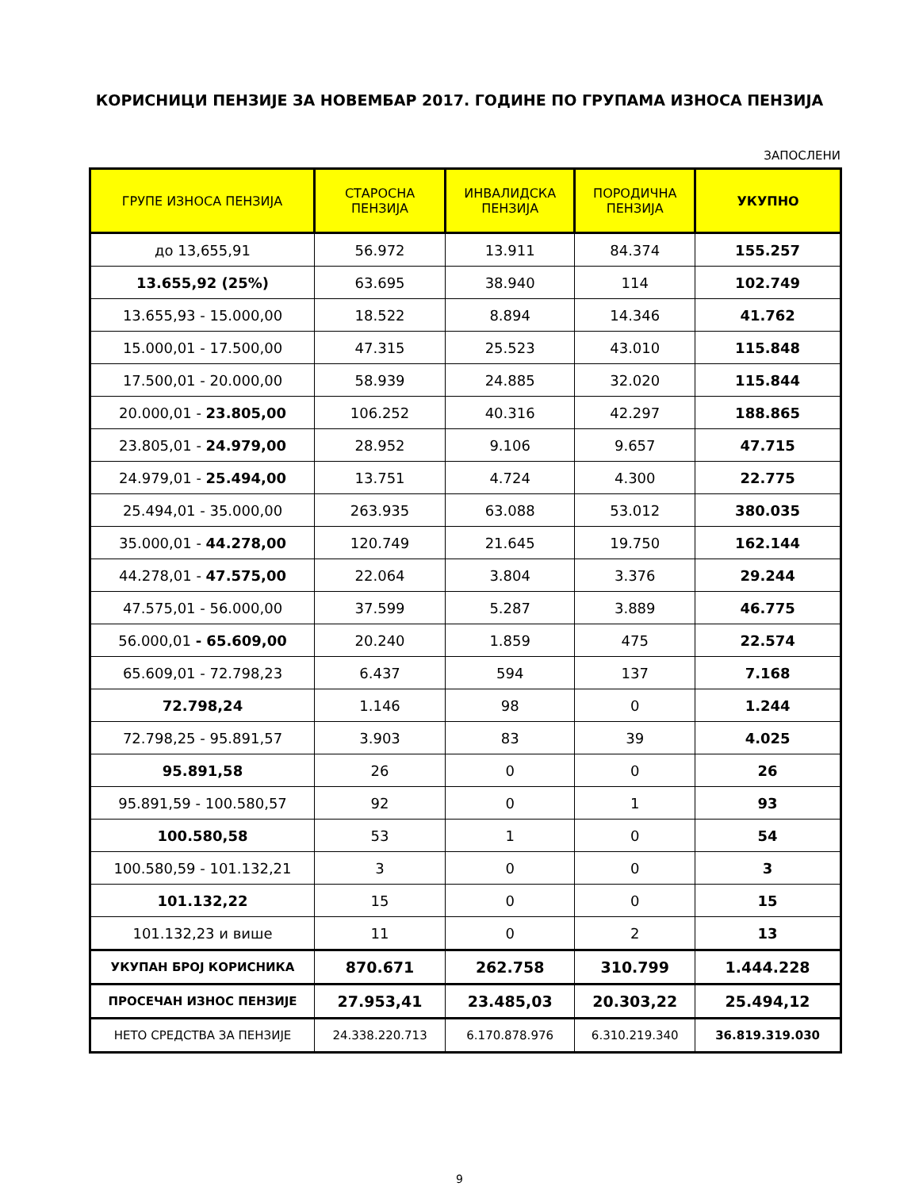КОРИСНИЦИ ПЕНЗИЈЕ ЗА НОВЕМБАР 2017. ГОДИНЕ ПО ГРУПАМА ИЗНОСА ПЕНЗИЈА
ЗАПОСЛЕНИ
| ГРУПЕ ИЗНОСА ПЕНЗИЈА | СТАРОСНА ПЕНЗИЈА | ИНВАЛИДСКА ПЕНЗИЈА | ПОРОДИЧНА ПЕНЗИЈА | УКУПНО |
| --- | --- | --- | --- | --- |
| до 13,655,91 | 56.972 | 13.911 | 84.374 | 155.257 |
| 13.655,92 (25%) | 63.695 | 38.940 | 114 | 102.749 |
| 13.655,93 - 15.000,00 | 18.522 | 8.894 | 14.346 | 41.762 |
| 15.000,01 - 17.500,00 | 47.315 | 25.523 | 43.010 | 115.848 |
| 17.500,01 - 20.000,00 | 58.939 | 24.885 | 32.020 | 115.844 |
| 20.000,01 - 23.805,00 | 106.252 | 40.316 | 42.297 | 188.865 |
| 23.805,01 - 24.979,00 | 28.952 | 9.106 | 9.657 | 47.715 |
| 24.979,01 - 25.494,00 | 13.751 | 4.724 | 4.300 | 22.775 |
| 25.494,01 - 35.000,00 | 263.935 | 63.088 | 53.012 | 380.035 |
| 35.000,01 - 44.278,00 | 120.749 | 21.645 | 19.750 | 162.144 |
| 44.278,01 - 47.575,00 | 22.064 | 3.804 | 3.376 | 29.244 |
| 47.575,01 - 56.000,00 | 37.599 | 5.287 | 3.889 | 46.775 |
| 56.000,01 - 65.609,00 | 20.240 | 1.859 | 475 | 22.574 |
| 65.609,01 - 72.798,23 | 6.437 | 594 | 137 | 7.168 |
| 72.798,24 | 1.146 | 98 | 0 | 1.244 |
| 72.798,25 - 95.891,57 | 3.903 | 83 | 39 | 4.025 |
| 95.891,58 | 26 | 0 | 0 | 26 |
| 95.891,59 - 100.580,57 | 92 | 0 | 1 | 93 |
| 100.580,58 | 53 | 1 | 0 | 54 |
| 100.580,59 - 101.132,21 | 3 | 0 | 0 | 3 |
| 101.132,22 | 15 | 0 | 0 | 15 |
| 101.132,23 и више | 11 | 0 | 2 | 13 |
| УКУПАН БРОЈ КОРИСНИКА | 870.671 | 262.758 | 310.799 | 1.444.228 |
| ПРОСЕЧАН ИЗНОС ПЕНЗИЈЕ | 27.953,41 | 23.485,03 | 20.303,22 | 25.494,12 |
| НЕТО СРЕДСТВА ЗА ПЕНЗИЈЕ | 24.338.220.713 | 6.170.878.976 | 6.310.219.340 | 36.819.319.030 |
9